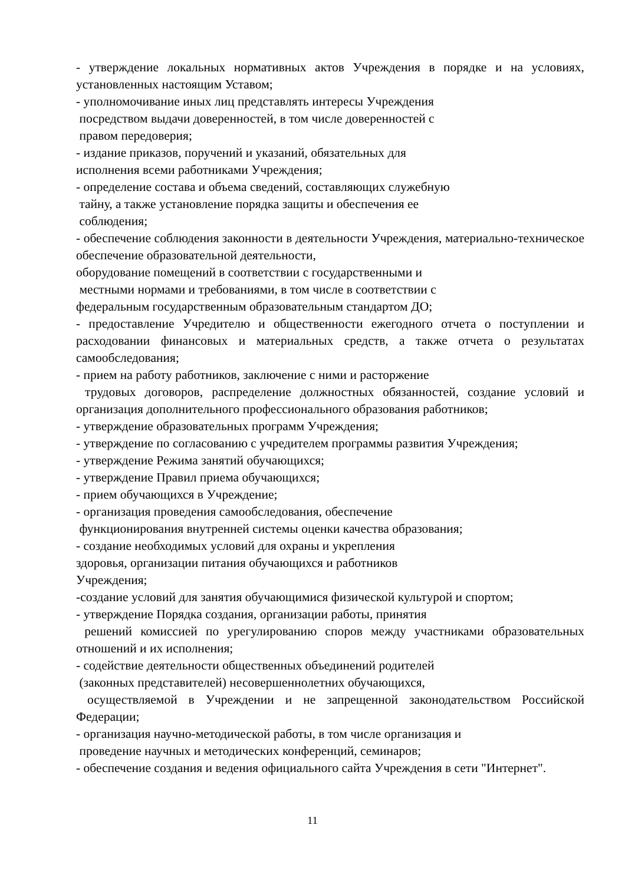- утверждение локальных нормативных актов Учреждения в порядке и на условиях, установленных настоящим Уставом;
- уполномочивание иных лиц представлять интересы Учреждения
посредством выдачи доверенностей, в том числе доверенностей с
правом передоверия;
- издание приказов, поручений и указаний, обязательных для
исполнения всеми работниками Учреждения;
- определение состава и объема сведений, составляющих служебную
тайну, а также установление порядка защиты и обеспечения ее
соблюдения;
- обеспечение соблюдения законности в деятельности Учреждения, материально-техническое обеспечение образовательной деятельности,
оборудование помещений в соответствии с государственными и
местными нормами и требованиями, в том числе в соответствии с
федеральным государственным образовательным стандартом ДО;
- предоставление Учредителю и общественности ежегодного отчета о поступлении и расходовании финансовых и материальных средств, а также отчета о результатах самообследования;
- прием на работу работников, заключение с ними и расторжение
трудовых договоров, распределение должностных обязанностей, создание условий и организация дополнительного профессионального образования работников;
- утверждение образовательных программ Учреждения;
- утверждение по согласованию с учредителем программы развития Учреждения;
- утверждение Режима занятий обучающихся;
- утверждение Правил приема обучающихся;
- прием обучающихся в Учреждение;
- организация проведения самообследования, обеспечение
функционирования внутренней системы оценки качества образования;
- создание необходимых условий для охраны и укрепления
здоровья, организации питания обучающихся и работников
Учреждения;
-создание условий для занятия обучающимися физической культурой и спортом;
- утверждение Порядка создания, организации работы, принятия
решений комиссией по урегулированию споров между участниками образовательных отношений и их исполнения;
- содействие деятельности общественных объединений родителей
(законных представителей) несовершеннолетних обучающихся,
осуществляемой в Учреждении и не запрещенной законодательством Российской Федерации;
- организация научно-методической работы, в том числе организация и
проведение научных и методических конференций, семинаров;
- обеспечение создания и ведения официального сайта Учреждения в сети "Интернет".
11